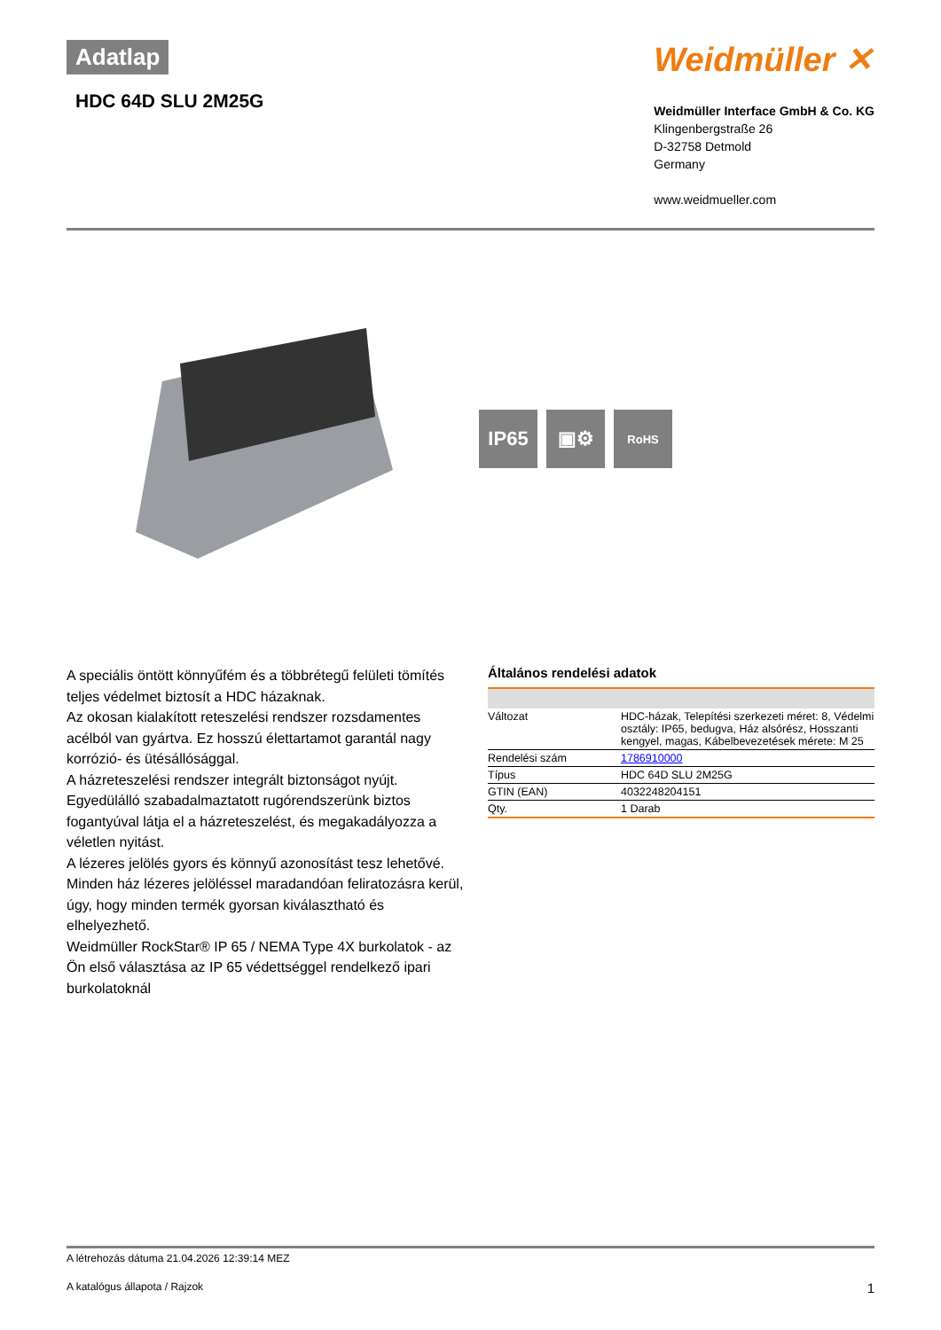Adatlap
HDC 64D SLU 2M25G
Weidmüller ✕
Weidmüller Interface GmbH & Co. KG
Klingenbergstraße 26
D-32758 Detmold
Germany
www.weidmueller.com
IP65 ▣⚙
RoHS
A speciális öntött könnyűfém és a többrétegű felületi tömítés teljes védelmet biztosít a HDC házaknak.
Az okosan kialakított reteszelési rendszer rozsdamentes acélból van gyártva. Ez hosszú élettartamot garantál nagy korrózió- és ütésállósággal.
A házreteszelési rendszer integrált biztonságot nyújt. Egyedülálló szabadalmaztatott rugórendszerünk biztos fogantyúval látja el a házreteszelést, és megakadályozza a véletlen nyitást.
A lézeres jelölés gyors és könnyű azonosítást tesz lehetővé. Minden ház lézeres jelöléssel maradandóan feliratozásra kerül, úgy, hogy minden termék gyorsan kiválasztható és elhelyezhető.
Weidmüller RockStar® IP 65 / NEMA Type 4X burkolatok - az Ön első választása az IP 65 védettséggel rendelkező ipari burkolatoknál
Általános rendelési adatok
| Változat | HDC-házak, Telepítési szerkezeti méret: 8, Védelmi osztály: IP65, bedugva, Ház alsórész, Hosszanti kengyel, magas, Kábelbevezetések mérete: M 25 |
| Rendelési szám | 1786910000 |
| Típus | HDC 64D SLU 2M25G |
| GTIN (EAN) | 4032248204151 |
| Qty. | 1 Darab |
A létrehozás dátuma 21.04.2026 12:39:14 MEZ
A katalógus állapota / Rajzok 1